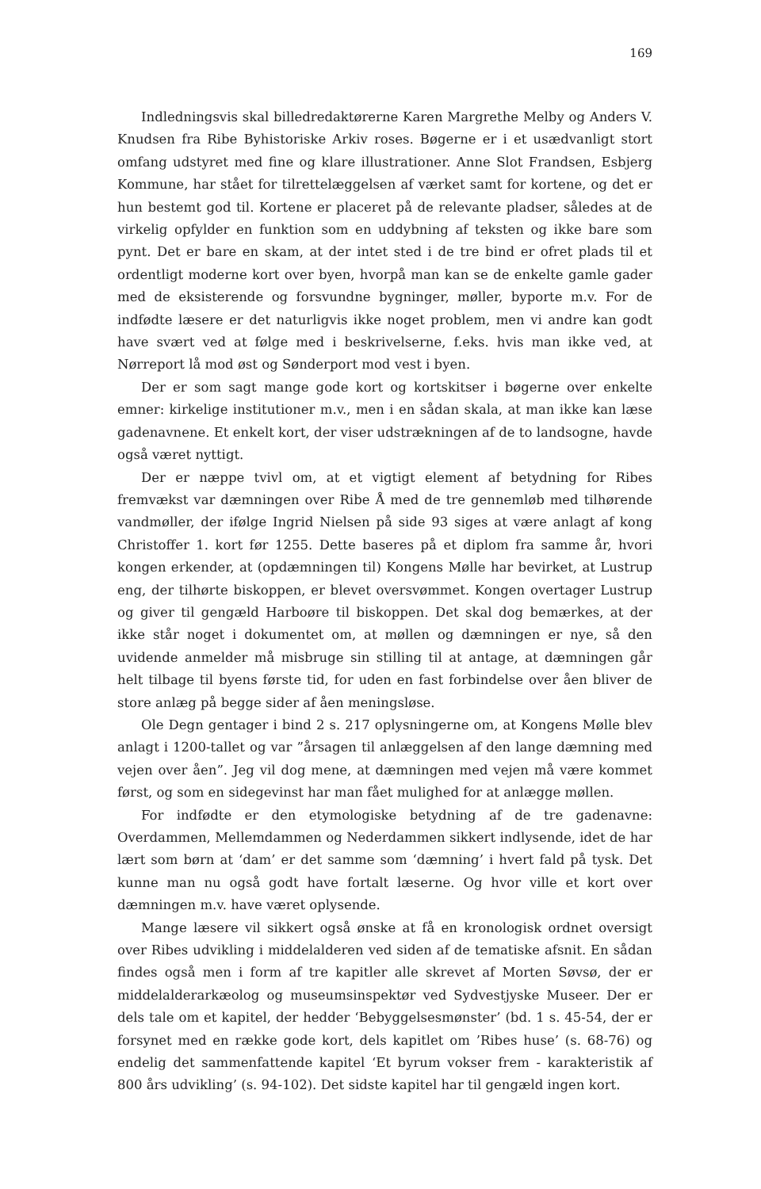169
Indledningsvis skal billedredaktørerne Karen Margrethe Melby og Anders V. Knudsen fra Ribe Byhistoriske Arkiv roses. Bøgerne er i et usædvanligt stort omfang udstyret med fine og klare illustrationer. Anne Slot Frandsen, Esbjerg Kommune, har stået for tilrettelæggelsen af værket samt for kortene, og det er hun bestemt god til. Kortene er placeret på de relevante pladser, således at de virkelig opfylder en funktion som en uddybning af teksten og ikke bare som pynt. Det er bare en skam, at der intet sted i de tre bind er ofret plads til et ordentligt moderne kort over byen, hvorpå man kan se de enkelte gamle gader med de eksisterende og forsvundne bygninger, møller, byporte m.v. For de indfødte læsere er det naturligvis ikke noget problem, men vi andre kan godt have svært ved at følge med i beskrivelserne, f.eks. hvis man ikke ved, at Nørreport lå mod øst og Sønderport mod vest i byen.
Der er som sagt mange gode kort og kortskitser i bøgerne over enkelte emner: kirkelige institutioner m.v., men i en sådan skala, at man ikke kan læse gadenavnene. Et enkelt kort, der viser udstrækningen af de to landsogne, havde også været nyttigt.
Der er næppe tvivl om, at et vigtigt element af betydning for Ribes fremvækst var dæmningen over Ribe Å med de tre gennemløb med tilhørende vandmøller, der ifølge Ingrid Nielsen på side 93 siges at være anlagt af kong Christoffer 1. kort før 1255. Dette baseres på et diplom fra samme år, hvori kongen erkender, at (opdæmningen til) Kongens Mølle har bevirket, at Lustrup eng, der tilhørte biskoppen, er blevet oversvømmet. Kongen overtager Lustrup og giver til gengæld Harboøre til biskoppen. Det skal dog bemærkes, at der ikke står noget i dokumentet om, at møllen og dæmningen er nye, så den uvidende anmelder må misbruge sin stilling til at antage, at dæmningen går helt tilbage til byens første tid, for uden en fast forbindelse over åen bliver de store anlæg på begge sider af åen meningsløse.
Ole Degn gentager i bind 2 s. 217 oplysningerne om, at Kongens Mølle blev anlagt i 1200-tallet og var ”årsagen til anlæggelsen af den lange dæmning med vejen over åen”. Jeg vil dog mene, at dæmningen med vejen må være kommet først, og som en sidegevinst har man fået mulighed for at anlægge møllen.
For indfødte er den etymologiske betydning af de tre gadenavne: Overdammen, Mellemdammen og Nederdammen sikkert indlysende, idet de har lært som børn at ‘dam’ er det samme som ‘dæmning’ i hvert fald på tysk. Det kunne man nu også godt have fortalt læserne. Og hvor ville et kort over dæmningen m.v. have været oplysende.
Mange læsere vil sikkert også ønske at få en kronologisk ordnet oversigt over Ribes udvikling i middelalderen ved siden af de tematiske afsnit. En sådan findes også men i form af tre kapitler alle skrevet af Morten Søvsø, der er middelalderarkæolog og museumsinspektør ved Sydvestjyske Museer. Der er dels tale om et kapitel, der hedder ‘Bebyggelsesmønster’ (bd. 1 s. 45-54, der er forsynet med en række gode kort, dels kapitlet om ’Ribes huse’ (s. 68-76) og endelig det sammenfattende kapitel ‘Et byrum vokser frem - karakteristik af 800 års udvikling’ (s. 94-102). Det sidste kapitel har til gengæld ingen kort.